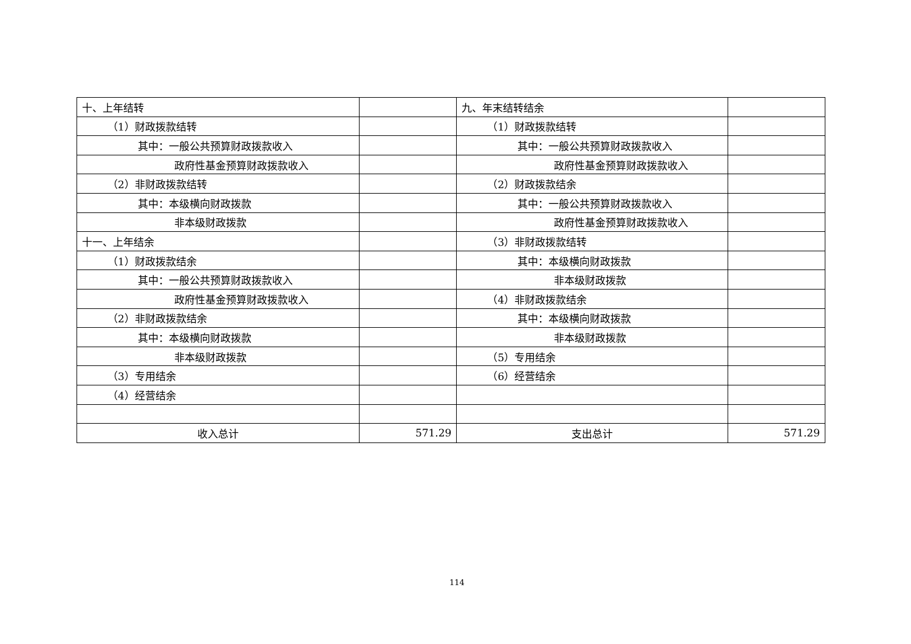| 十、上年结转 | | 九、年末结转结余 | |
| （1）财政拨款结转 | | （1）财政拨款结转 | |
| 其中：一般公共预算财政拨款收入 | | 其中：一般公共预算财政拨款收入 | |
| 政府性基金预算财政拨款收入 | | 政府性基金预算财政拨款收入 | |
| （2）非财政拨款结转 | | （2）财政拨款结余 | |
| 其中：本级横向财政拨款 | | 其中：一般公共预算财政拨款收入 | |
| 非本级财政拨款 | | 政府性基金预算财政拨款收入 | |
| 十一、上年结余 | | （3）非财政拨款结转 | |
| （1）财政拨款结余 | | 其中：本级横向财政拨款 | |
| 其中：一般公共预算财政拨款收入 | | 非本级财政拨款 | |
| 政府性基金预算财政拨款收入 | | （4）非财政拨款结余 | |
| （2）非财政拨款结余 | | 其中：本级横向财政拨款 | |
| 其中：本级横向财政拨款 | | 非本级财政拨款 | |
| 非本级财政拨款 | | （5）专用结余 | |
| （3）专用结余 | | （6）经营结余 | |
| （4）经营结余 | | | |
| 收入总计 | 571.29 | 支出总计 | 571.29 |
114